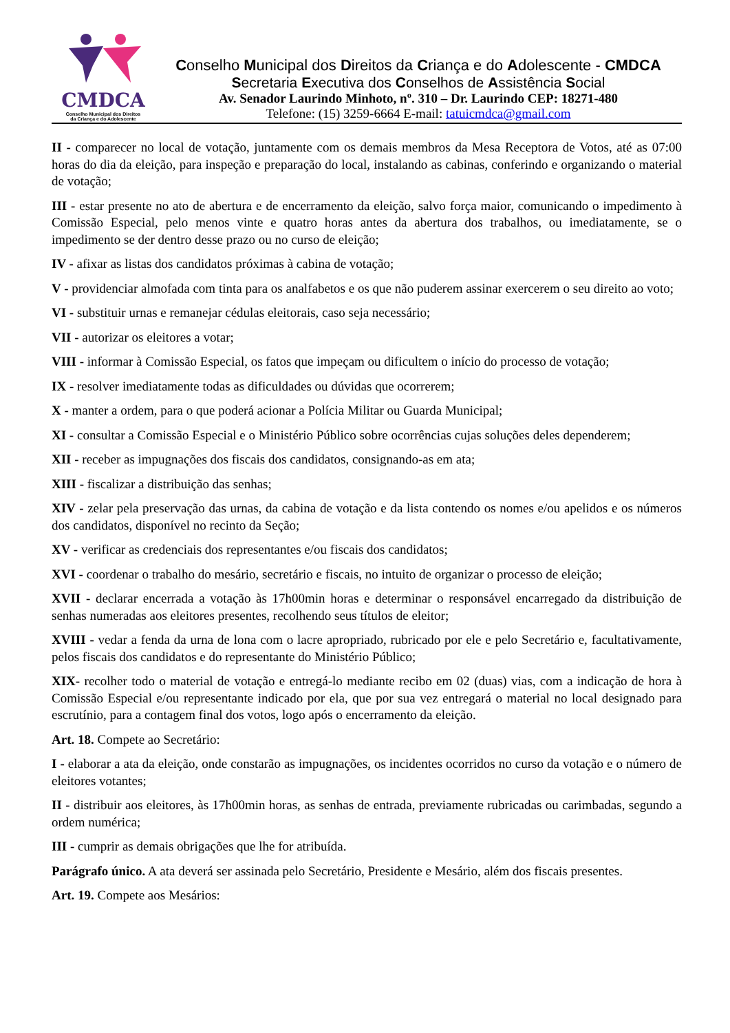CMDCA
Conselho Municipal dos Direitos
da Criança e do Adolescente
Conselho Municipal dos Direitos da Criança e do Adolescente - CMDCA
Secretaria Executiva dos Conselhos de Assistência Social
Av. Senador Laurindo Minhoto, nº. 310 – Dr. Laurindo CEP: 18271-480
Telefone: (15) 3259-6664 E-mail: tatuicmdca@gmail.com
II - comparecer no local de votação, juntamente com os demais membros da Mesa Receptora de Votos, até as 07:00 horas do dia da eleição, para inspeção e preparação do local, instalando as cabinas, conferindo e organizando o material de votação;
III - estar presente no ato de abertura e de encerramento da eleição, salvo força maior, comunicando o impedimento à Comissão Especial, pelo menos vinte e quatro horas antes da abertura dos trabalhos, ou imediatamente, se o impedimento se der dentro desse prazo ou no curso de eleição;
IV - afixar as listas dos candidatos próximas à cabina de votação;
V - providenciar almofada com tinta para os analfabetos e os que não puderem assinar exercerem o seu direito ao voto;
VI - substituir urnas e remanejar cédulas eleitorais, caso seja necessário;
VII - autorizar os eleitores a votar;
VIII - informar à Comissão Especial, os fatos que impeçam ou dificultem o início do processo de votação;
IX - resolver imediatamente todas as dificuldades ou dúvidas que ocorrerem;
X - manter a ordem, para o que poderá acionar a Polícia Militar ou Guarda Municipal;
XI - consultar a Comissão Especial e o Ministério Público sobre ocorrências cujas soluções deles dependerem;
XII - receber as impugnações dos fiscais dos candidatos, consignando-as em ata;
XIII - fiscalizar a distribuição das senhas;
XIV - zelar pela preservação das urnas, da cabina de votação e da lista contendo os nomes e/ou apelidos e os números dos candidatos, disponível no recinto da Seção;
XV - verificar as credenciais dos representantes e/ou fiscais dos candidatos;
XVI - coordenar o trabalho do mesário, secretário e fiscais, no intuito de organizar o processo de eleição;
XVII - declarar encerrada a votação às 17h00min horas e determinar o responsável encarregado da distribuição de senhas numeradas aos eleitores presentes, recolhendo seus títulos de eleitor;
XVIII - vedar a fenda da urna de lona com o lacre apropriado, rubricado por ele e pelo Secretário e, facultativamente, pelos fiscais dos candidatos e do representante do Ministério Público;
XIX- recolher todo o material de votação e entregá-lo mediante recibo em 02 (duas) vias, com a indicação de hora à Comissão Especial e/ou representante indicado por ela, que por sua vez entregará o material no local designado para escrutínio, para a contagem final dos votos, logo após o encerramento da eleição.
Art. 18. Compete ao Secretário:
I - elaborar a ata da eleição, onde constarão as impugnações, os incidentes ocorridos no curso da votação e o número de eleitores votantes;
II - distribuir aos eleitores, às 17h00min horas, as senhas de entrada, previamente rubricadas ou carimbadas, segundo a ordem numérica;
III - cumprir as demais obrigações que lhe for atribuída.
Parágrafo único. A ata deverá ser assinada pelo Secretário, Presidente e Mesário, além dos fiscais presentes.
Art. 19. Compete aos Mesários: